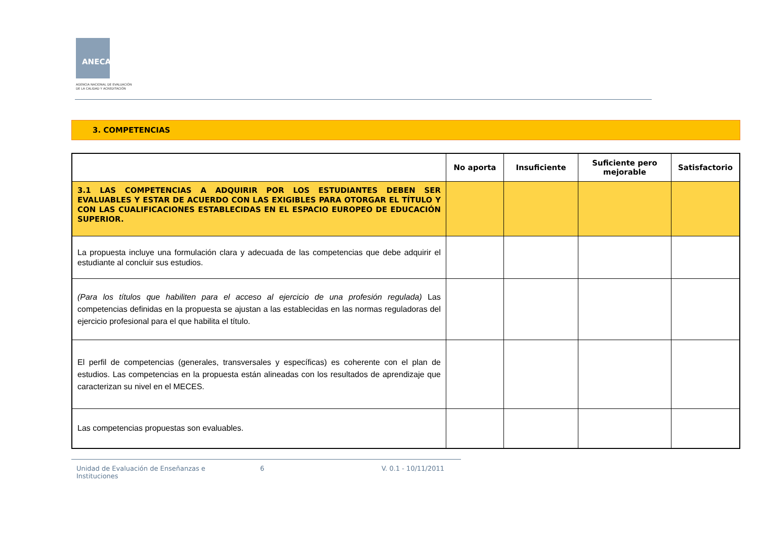ANECA
AGENCIA NACIONAL DE EVALUACIÓN
DE LA CALIDAD Y ACREDITACIÓN
3. COMPETENCIAS
| | No aporta | Insuficiente | Suficiente pero mejorable | Satisfactorio |
| --- | --- | --- | --- | --- |
| 3.1 LAS COMPETENCIAS A ADQUIRIR POR LOS ESTUDIANTES DEBEN SER EVALUABLES Y ESTAR DE ACUERDO CON LAS EXIGIBLES PARA OTORGAR EL TÍTULO Y CON LAS CUALIFICACIONES ESTABLECIDAS EN EL ESPACIO EUROPEO DE EDUCACIÓN SUPERIOR. | | | | |
| La propuesta incluye una formulación clara y adecuada de las competencias que debe adquirir el estudiante al concluir sus estudios. | | | | |
| (Para los títulos que habiliten para el acceso al ejercicio de una profesión regulada) Las competencias definidas en la propuesta se ajustan a las establecidas en las normas reguladoras del ejercicio profesional para el que habilita el título. | | | | |
| El perfil de competencias (generales, transversales y específicas) es coherente con el plan de estudios. Las competencias en la propuesta están alineadas con los resultados de aprendizaje que caracterizan su nivel en el MECES. | | | | |
| Las competencias propuestas son evaluables. | | | | |
Unidad de Evaluación de Enseñanzas e Instituciones
6 V. 0.1 - 10/11/2011